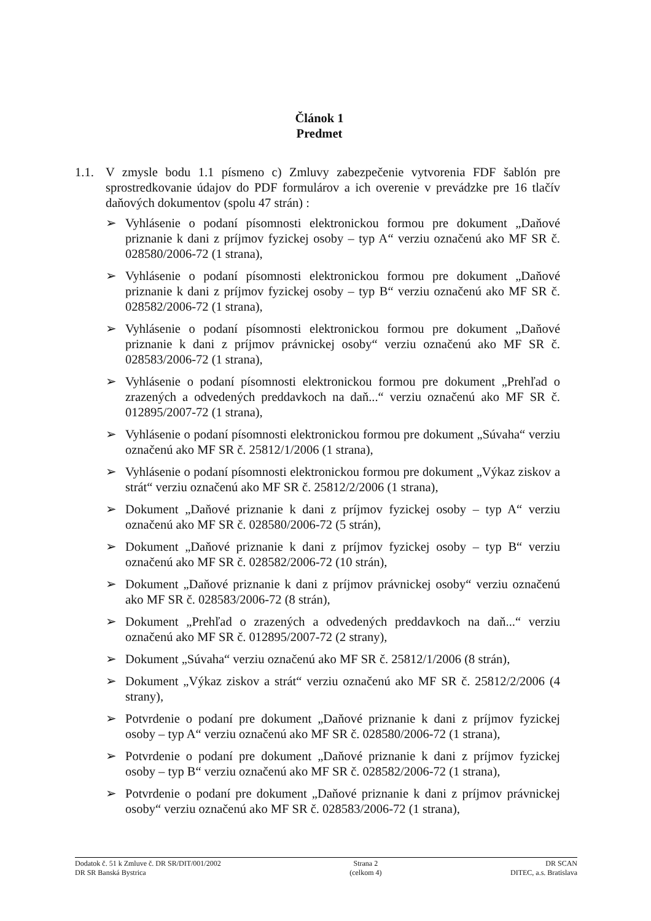Článok 1
Predmet
1.1. V zmysle bodu 1.1 písmeno c) Zmluvy zabezpečenie vytvorenia FDF šablón pre sprostredkovanie údajov do PDF formulárov a ich overenie v prevádzke pre 16 tlačív daňových dokumentov (spolu 47 strán) :
➢ Vyhlásenie o podaní písomnosti elektronickou formou pre dokument „Daňové priznanie k dani z príjmov fyzickej osoby – typ A“ verziu označenú ako MF SR č. 028580/2006-72 (1 strana),
➢ Vyhlásenie o podaní písomnosti elektronickou formou pre dokument „Daňové priznanie k dani z príjmov fyzickej osoby – typ B“ verziu označenú ako MF SR č. 028582/2006-72 (1 strana),
➢ Vyhlásenie o podaní písomnosti elektronickou formou pre dokument „Daňové priznanie k dani z príjmov právnickej osoby“ verziu označenú ako MF SR č. 028583/2006-72 (1 strana),
➢ Vyhlásenie o podaní písomnosti elektronickou formou pre dokument „Prehľad o zrazených a odvedených preddavkoch na daň...“ verziu označenú ako MF SR č. 012895/2007-72 (1 strana),
➢ Vyhlásenie o podaní písomnosti elektronickou formou pre dokument „Súvaha“ verziu označenú ako MF SR č. 25812/1/2006 (1 strana),
➢ Vyhlásenie o podaní písomnosti elektronickou formou pre dokument „Výkaz ziskov a strát“ verziu označenú ako MF SR č. 25812/2/2006 (1 strana),
➢ Dokument „Daňové priznanie k dani z príjmov fyzickej osoby – typ A“ verziu označenú ako MF SR č. 028580/2006-72 (5 strán),
➢ Dokument „Daňové priznanie k dani z príjmov fyzickej osoby – typ B“ verziu označenú ako MF SR č. 028582/2006-72 (10 strán),
➢ Dokument „Daňové priznanie k dani z príjmov právnickej osoby“ verziu označenú ako MF SR č. 028583/2006-72 (8 strán),
➢ Dokument „Prehľad o zrazených a odvedených preddavkoch na daň...“ verziu označenú ako MF SR č. 012895/2007-72 (2 strany),
➢ Dokument „Súvaha“ verziu označenú ako MF SR č. 25812/1/2006 (8 strán),
➢ Dokument „Výkaz ziskov a strát“ verziu označenú ako MF SR č. 25812/2/2006 (4 strany),
➢ Potvrdenie o podaní pre dokument „Daňové priznanie k dani z príjmov fyzickej osoby – typ A“ verziu označenú ako MF SR č. 028580/2006-72 (1 strana),
➢ Potvrdenie o podaní pre dokument „Daňové priznanie k dani z príjmov fyzickej osoby – typ B“ verziu označenú ako MF SR č. 028582/2006-72 (1 strana),
➢ Potvrdenie o podaní pre dokument „Daňové priznanie k dani z príjmov právnickej osoby“ verziu označenú ako MF SR č. 028583/2006-72 (1 strana),
Dodatok č. 51 k Zmluve č. DR SR/DIT/001/2002
DR SR Banská Bystrica
Strana 2
(celkom 4)
DR SCAN
DITEC, a.s. Bratislava